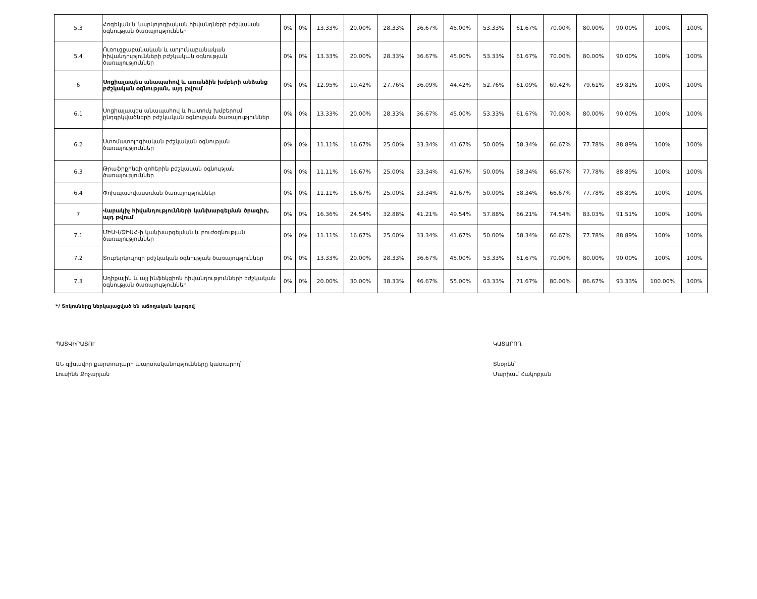| 5.3 | Հոգեկան և նարկոլոգիական հիվանդների բժշկական օգնության ծառայություններ | 0% | 0% | 13.33% | 20.00% | 28.33% | 36.67% | 45.00% | 53.33% | 61.67% | 70.00% | 80.00% | 90.00% | 100% | 100% |
| 5.4 | Ուռուցքաբանական և արյունաբանական հիվանդությունների բժշկական օգնության ծառայություններ | 0% | 0% | 13.33% | 20.00% | 28.33% | 36.67% | 45.00% | 53.33% | 61.67% | 70.00% | 80.00% | 90.00% | 100% | 100% |
| 6 | Սոցիալապես անապահով և առանձին խմբերի անձանց բժշկական օգնության, այդ թվում | 0% | 0% | 12.95% | 19.42% | 27.76% | 36.09% | 44.42% | 52.76% | 61.09% | 69.42% | 79.61% | 89.81% | 100% | 100% |
| 6.1 | Սոցիալապես անապահով և հատուկ խմբերում ընդգրկվածների բժշկական օգնության ծառայություններ | 0% | 0% | 13.33% | 20.00% | 28.33% | 36.67% | 45.00% | 53.33% | 61.67% | 70.00% | 80.00% | 90.00% | 100% | 100% |
| 6.2 | Ստոմատոլոգիական բժշկական օգնության ծառայություններ | 0% | 0% | 11.11% | 16.67% | 25.00% | 33.34% | 41.67% | 50.00% | 58.34% | 66.67% | 77.78% | 88.89% | 100% | 100% |
| 6.3 | Թրաֆիքինգի զոհերին բժշկական օգնության ծառայություններ | 0% | 0% | 11.11% | 16.67% | 25.00% | 33.34% | 41.67% | 50.00% | 58.34% | 66.67% | 77.78% | 88.89% | 100% | 100% |
| 6.4 | Փոխպատվաստման ծառայություններ | 0% | 0% | 11.11% | 16.67% | 25.00% | 33.34% | 41.67% | 50.00% | 58.34% | 66.67% | 77.78% | 88.89% | 100% | 100% |
| 7 | Վարակիչ հիվանդությունների կանխարգելման ծրագիր, այդ թվում | 0% | 0% | 16.36% | 24.54% | 32.88% | 41.21% | 49.54% | 57.88% | 66.21% | 74.54% | 83.03% | 91.51% | 100% | 100% |
| 7.1 | ՄԻԱՎ/ՁԻԱՀ-ի կանխարգելման և բուժօգնության ծառայություններ | 0% | 0% | 11.11% | 16.67% | 25.00% | 33.34% | 41.67% | 50.00% | 58.34% | 66.67% | 77.78% | 88.89% | 100% | 100% |
| 7.2 | Տուբերկուլոզի բժշկական օգնության ծառայություններ | 0% | 0% | 13.33% | 20.00% | 28.33% | 36.67% | 45.00% | 53.33% | 61.67% | 70.00% | 80.00% | 90.00% | 100% | 100% |
| 7.3 | Աղիքային և այլ ինֆեկցիոն հիվանդությունների բժշկական օգնության ծառայություններ | 0% | 0% | 20.00% | 30.00% | 38.33% | 46.67% | 55.00% | 63.33% | 71.67% | 80.00% | 86.67% | 93.33% | 100.00% | 100% |
*/ Տոկոսները ներկայացված են աճողական կարգով
ՊԱՏՎԻՐԱՏՈՒ
ԱՆ գլխավոր քարտուղարի պարտականությունները կատարող՝
Լուսինե Քոչարյան
ԿԱՏԱՐՈՂ
Տնօրեն՝
Մարիամ Հակոբյան